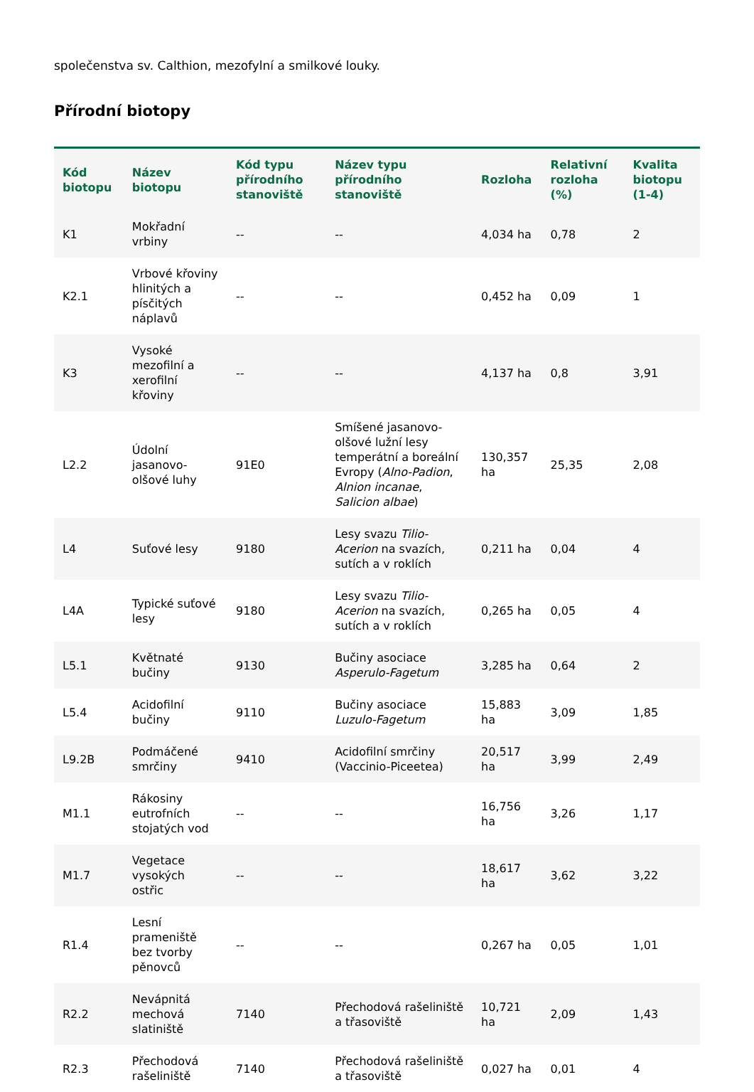společenstva sv. Calthion, mezofylní a smilkové louky.
Přírodní biotopy
| Kód biotopu | Název biotopu | Kód typu přírodního stanoviště | Název typu přírodního stanoviště | Rozloha | Relativní rozloha (%) | Kvalita biotopu (1-4) |
| --- | --- | --- | --- | --- | --- | --- |
| K1 | Mokřadní vrbiny | -- | -- | 4,034 ha | 0,78 | 2 |
| K2.1 | Vrbové křoviny hlinitých a písčitých náplavů | -- | -- | 0,452 ha | 0,09 | 1 |
| K3 | Vysoké mezofilní a xerofilní křoviny | -- | -- | 4,137 ha | 0,8 | 3,91 |
| L2.2 | Údolní jasanovo-olšové luhy | 91E0 | Smíšené jasanovo-olšové lužní lesy temperátní a boreální Evropy ( Alno-Padion , Alnion incanae , Salicion albae ) | 130,357 ha | 25,35 | 2,08 |
| L4 | Suťové lesy | 9180 | Lesy svazu Tilio-Acerion na svazích, sutích a v roklích | 0,211 ha | 0,04 | 4 |
| L4A | Typické suťové lesy | 9180 | Lesy svazu Tilio-Acerion na svazích, sutích a v roklích | 0,265 ha | 0,05 | 4 |
| L5.1 | Květnaté bučiny | 9130 | Bučiny asociace Asperulo-Fagetum | 3,285 ha | 0,64 | 2 |
| L5.4 | Acidofilní bučiny | 9110 | Bučiny asociace Luzulo-Fagetum | 15,883 ha | 3,09 | 1,85 |
| L9.2B | Podmáčené smrčiny | 9410 | Acidofilní smrčiny (Vaccinio-Piceetea) | 20,517 ha | 3,99 | 2,49 |
| M1.1 | Rákosiny eutrofních stojatých vod | -- | -- | 16,756 ha | 3,26 | 1,17 |
| M1.7 | Vegetace vysokých ostřic | -- | -- | 18,617 ha | 3,62 | 3,22 |
| R1.4 | Lesní prameniště bez tvorby pěnovců | -- | -- | 0,267 ha | 0,05 | 1,01 |
| R2.2 | Nevápnitá mechová slatiniště | 7140 | Přechodová rašeliniště a třasoviště | 10,721 ha | 2,09 | 1,43 |
| R2.3 | Přechodová rašeliniště | 7140 | Přechodová rašeliniště a třasoviště | 0,027 ha | 0,01 | 4 |